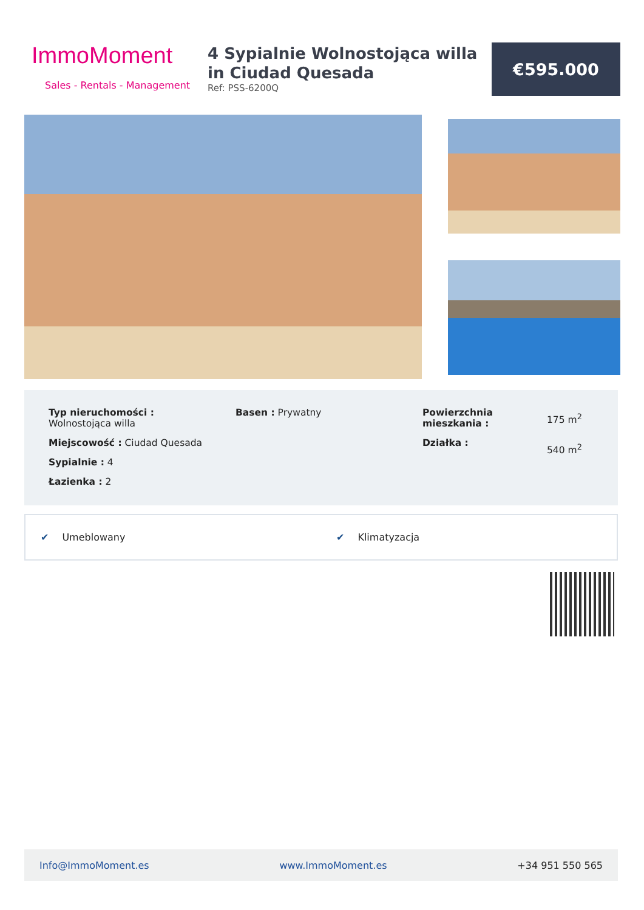ImmoMoment
Sales - Rentals - Management
4 Sypialnie Wolnostojąca willa in Ciudad Quesada
Ref: PSS-6200Q
€595.000
Typ nieruchomości :
Wolnostojąca willa
Miejscowość : Ciudad Quesada
Sypialnie : 4
Łazienka : 2
Basen : Prywatny Powierzchnia mieszkania :
Działka :
175 m<sup>2</sup>
540 m<sup>2</sup>
✔ Umeblowany ✔ Klimatyzacja
Info@ImmoMoment.es www.ImmoMoment.es +34 951 550 565